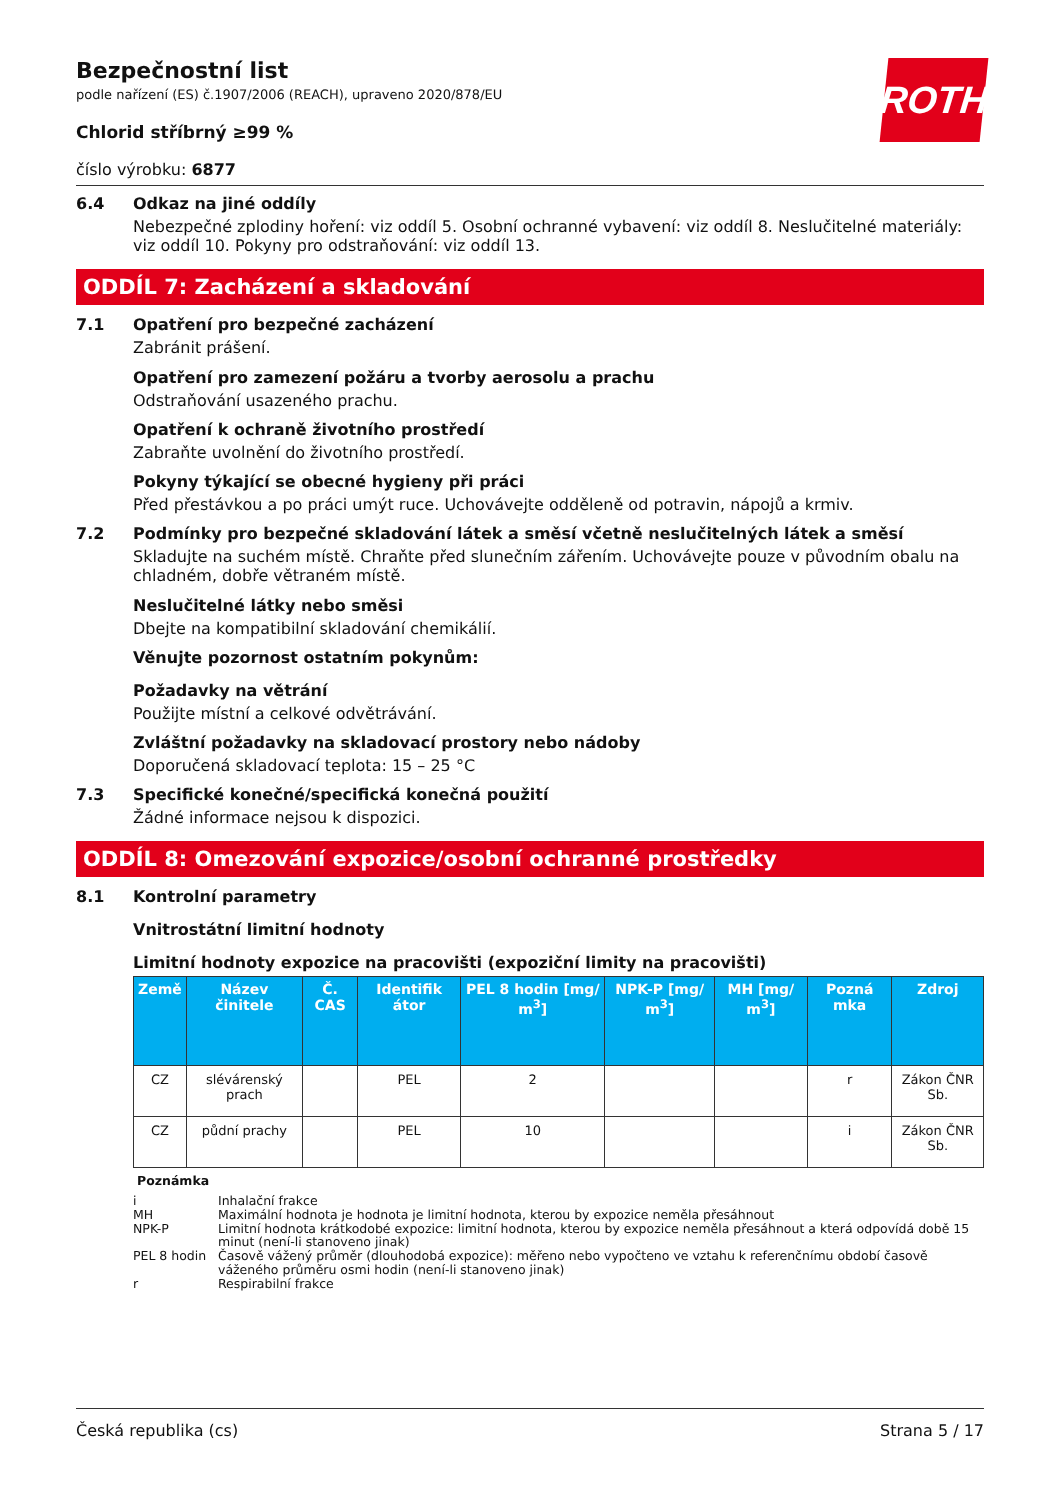ROTH
Bezpečnostní list
podle nařízení (ES) č.1907/2006 (REACH), upraveno 2020/878/EU
Chlorid stříbrný ≥99 %
číslo výrobku: 6877
6.4 Odkaz na jiné oddíly
Nebezpečné zplodiny hoření: viz oddíl 5. Osobní ochranné vybavení: viz oddíl 8. Neslučitelné materiály: viz oddíl 10. Pokyny pro odstraňování: viz oddíl 13.
ODDÍL 7: Zacházení a skladování
7.1 Opatření pro bezpečné zacházení
Zabránit prášení.
Opatření pro zamezení požáru a tvorby aerosolu a prachu
Odstraňování usazeného prachu.
Opatření k ochraně životního prostředí
Zabraňte uvolnění do životního prostředí.
Pokyny týkající se obecné hygieny při práci
Před přestávkou a po práci umýt ruce. Uchovávejte odděleně od potravin, nápojů a krmiv.
7.2 Podmínky pro bezpečné skladování látek a směsí včetně neslučitelných látek a směsí
Skladujte na suchém místě. Chraňte před slunečním zářením. Uchovávejte pouze v původním obalu na chladném, dobře větraném místě.
Neslučitelné látky nebo směsi
Dbejte na kompatibilní skladování chemikálií.
Věnujte pozornost ostatním pokynům:
Požadavky na větrání
Použijte místní a celkové odvětrávání.
Zvláštní požadavky na skladovací prostory nebo nádoby
Doporučená skladovací teplota: 15 – 25 °C
7.3 Specifické konečné/specifická konečná použití
Žádné informace nejsou k dispozici.
ODDÍL 8: Omezování expozice/osobní ochranné prostředky
8.1 Kontrolní parametry
Vnitrostátní limitní hodnoty
Limitní hodnoty expozice na pracovišti (expoziční limity na pracovišti)
| Země | Název činitele | Č. CAS | Identifik átor | PEL 8 hodin [mg/ m<sup>3</sup>] | NPK-P [mg/ m<sup>3</sup>] | MH [mg/ m<sup>3</sup>] | Pozná mka | Zdroj |
| --- | --- | --- | --- | --- | --- | --- | --- | --- |
| CZ | slévárenský prach | | PEL | 2 | | | r | Zákon ČNR Sb. |
| CZ | půdní prachy | | PEL | 10 | | | i | Zákon ČNR Sb. |
Poznámka
| i | Inhalační frakce |
| MH | Maximální hodnota je hodnota je limitní hodnota, kterou by expozice neměla přesáhnout |
| NPK-P | Limitní hodnota krátkodobé expozice: limitní hodnota, kterou by expozice neměla přesáhnout a která odpovídá době 15 minut (není-li stanoveno jinak) |
| PEL 8 hodin | Časově vážený průměr (dlouhodobá expozice): měřeno nebo vypočteno ve vztahu k referenčnímu období časově váženého průměru osmi hodin (není-li stanoveno jinak) |
| r | Respirabilní frakce |
Česká republika (cs) Strana 5 / 17